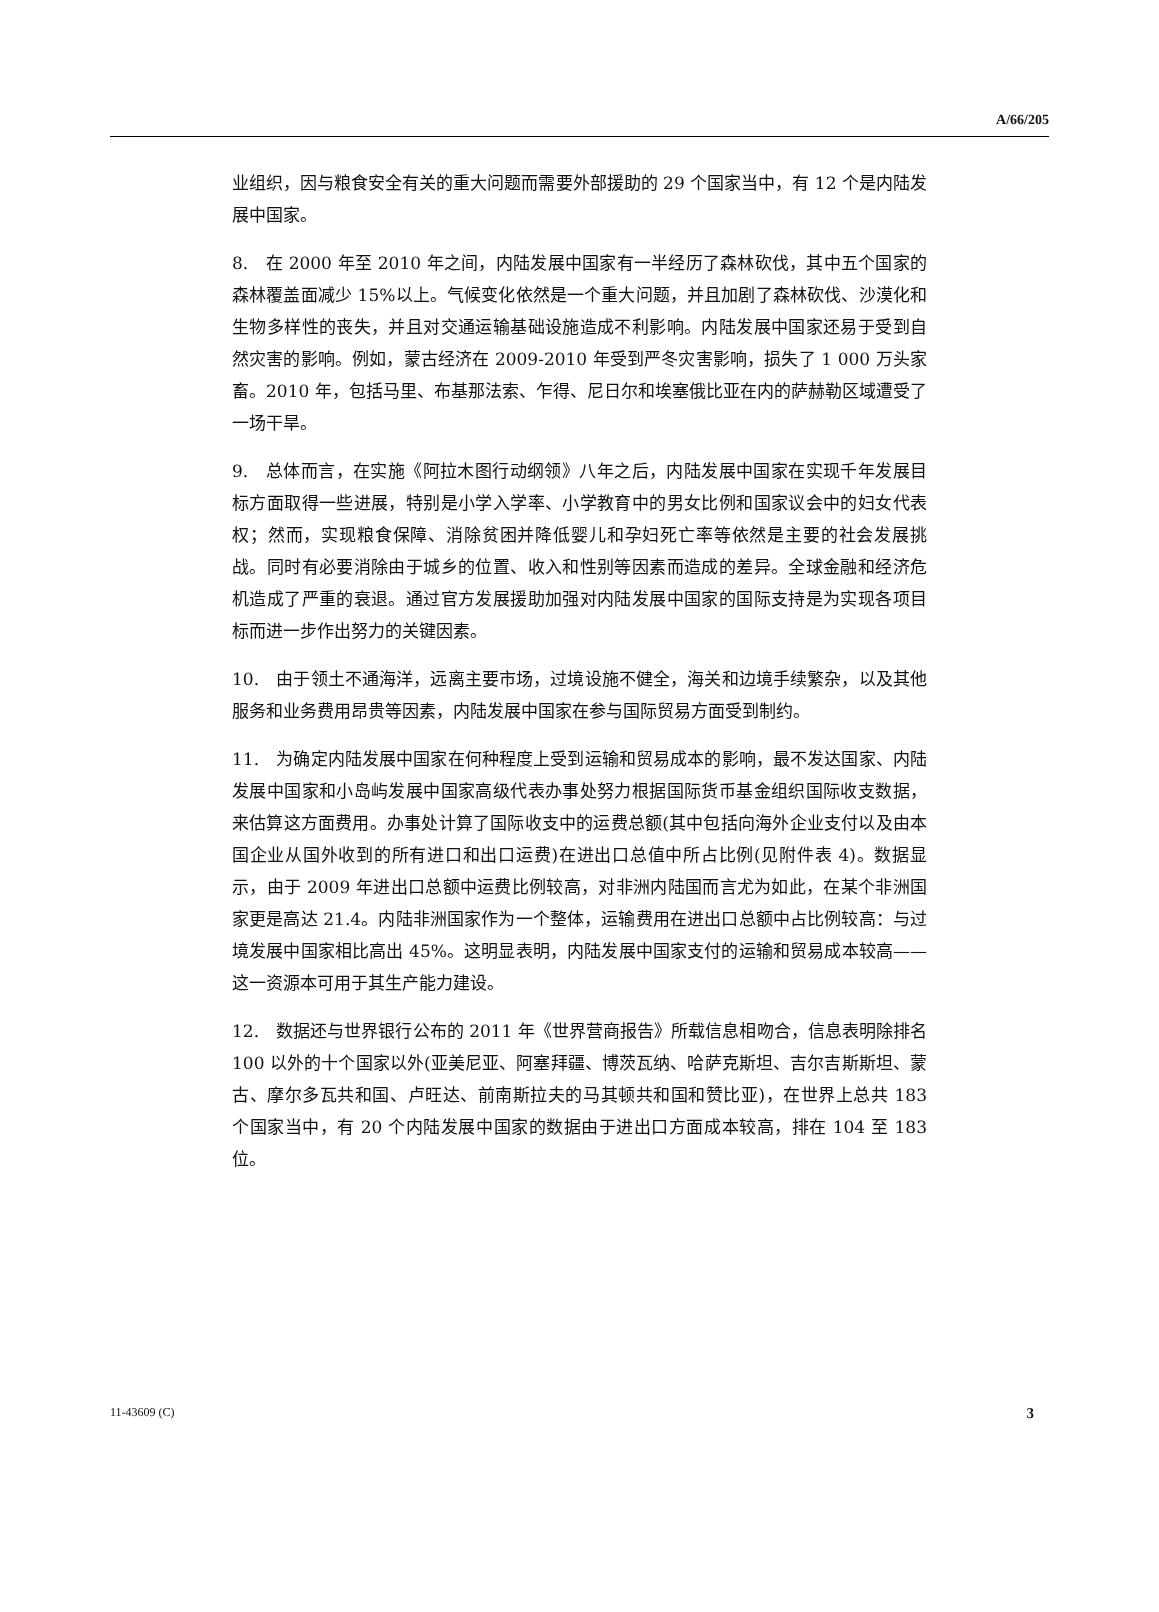A/66/205
业组织，因与粮食安全有关的重大问题而需要外部援助的 29 个国家当中，有 12 个是内陆发展中国家。
8.　在 2000 年至 2010 年之间，内陆发展中国家有一半经历了森林砍伐，其中五个国家的森林覆盖面减少 15%以上。气候变化依然是一个重大问题，并且加剧了森林砍伐、沙漠化和生物多样性的丧失，并且对交通运输基础设施造成不利影响。内陆发展中国家还易于受到自然灾害的影响。例如，蒙古经济在 2009-2010 年受到严冬灾害影响，损失了 1 000 万头家畜。2010 年，包括马里、布基那法索、乍得、尼日尔和埃塞俄比亚在内的萨赫勒区域遭受了一场干旱。
9.　总体而言，在实施《阿拉木图行动纲领》八年之后，内陆发展中国家在实现千年发展目标方面取得一些进展，特别是小学入学率、小学教育中的男女比例和国家议会中的妇女代表权；然而，实现粮食保障、消除贫困并降低婴儿和孕妇死亡率等依然是主要的社会发展挑战。同时有必要消除由于城乡的位置、收入和性别等因素而造成的差异。全球金融和经济危机造成了严重的衰退。通过官方发展援助加强对内陆发展中国家的国际支持是为实现各项目标而进一步作出努力的关键因素。
10.　由于领土不通海洋，远离主要市场，过境设施不健全，海关和边境手续繁杂，以及其他服务和业务费用昂贵等因素，内陆发展中国家在参与国际贸易方面受到制约。
11.　为确定内陆发展中国家在何种程度上受到运输和贸易成本的影响，最不发达国家、内陆发展中国家和小岛屿发展中国家高级代表办事处努力根据国际货币基金组织国际收支数据，来估算这方面费用。办事处计算了国际收支中的运费总额(其中包括向海外企业支付以及由本国企业从国外收到的所有进口和出口运费)在进出口总值中所占比例(见附件表 4)。数据显示，由于 2009 年进出口总额中运费比例较高，对非洲内陆国而言尤为如此，在某个非洲国家更是高达 21.4。内陆非洲国家作为一个整体，运输费用在进出口总额中占比例较高：与过境发展中国家相比高出 45%。这明显表明，内陆发展中国家支付的运输和贸易成本较高——这一资源本可用于其生产能力建设。
12.　数据还与世界银行公布的 2011 年《世界营商报告》所载信息相吻合，信息表明除排名 100 以外的十个国家以外(亚美尼亚、阿塞拜疆、博茨瓦纳、哈萨克斯坦、吉尔吉斯斯坦、蒙古、摩尔多瓦共和国、卢旺达、前南斯拉夫的马其顿共和国和赞比亚)，在世界上总共 183 个国家当中，有 20 个内陆发展中国家的数据由于进出口方面成本较高，排在 104 至 183 位。
11-43609 (C) 3